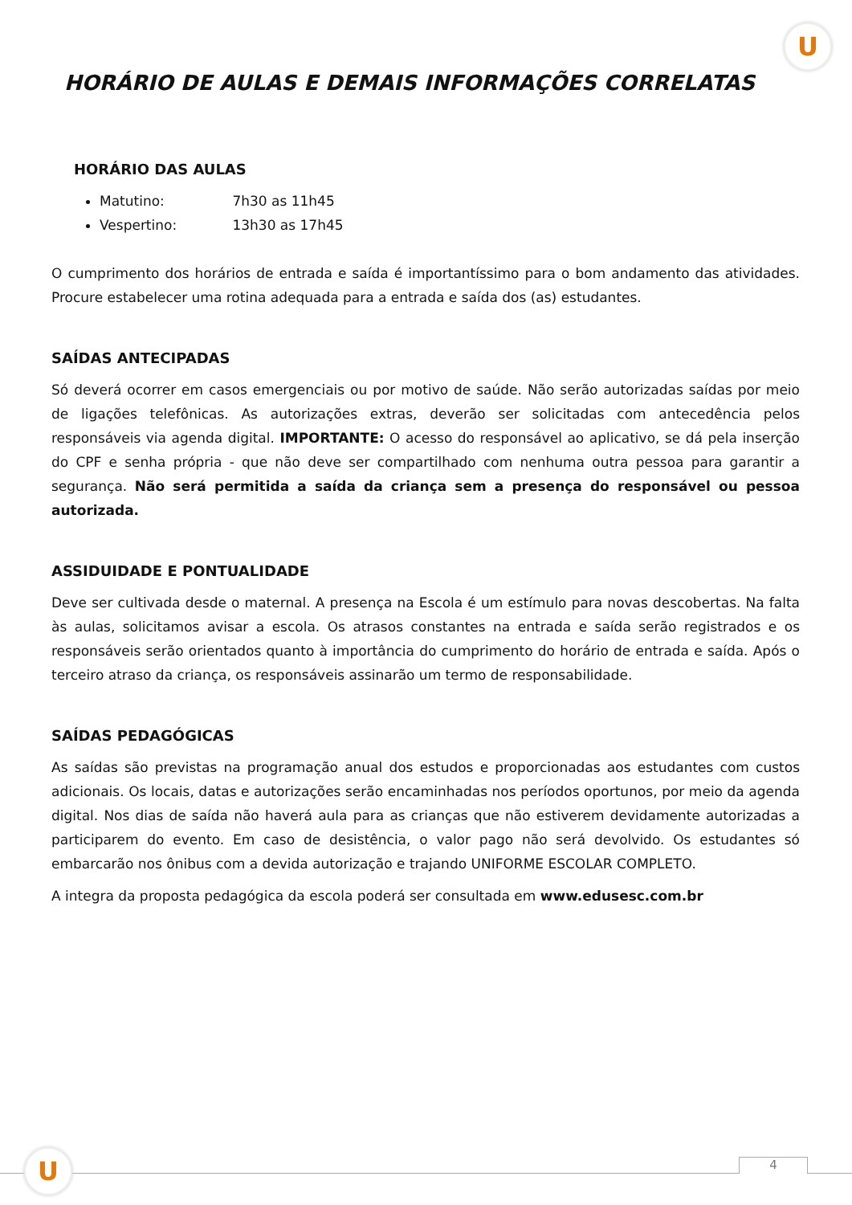U
HORÁRIO DE AULAS E DEMAIS INFORMAÇÕES CORRELATAS
HORÁRIO DAS AULAS
Matutino: 7h30 as 11h45
Vespertino: 13h30 as 17h45
O cumprimento dos horários de entrada e saída é importantíssimo para o bom andamento das atividades. Procure estabelecer uma rotina adequada para a entrada e saída dos (as) estudantes.
SAÍDAS ANTECIPADAS
Só deverá ocorrer em casos emergenciais ou por motivo de saúde. Não serão autorizadas saídas por meio de ligações telefônicas. As autorizações extras, deverão ser solicitadas com antecedência pelos responsáveis via agenda digital. IMPORTANTE: O acesso do responsável ao aplicativo, se dá pela inserção do CPF e senha própria - que não deve ser compartilhado com nenhuma outra pessoa para garantir a segurança. Não será permitida a saída da criança sem a presença do responsável ou pessoa autorizada.
ASSIDUIDADE E PONTUALIDADE
Deve ser cultivada desde o maternal. A presença na Escola é um estímulo para novas descobertas. Na falta às aulas, solicitamos avisar a escola. Os atrasos constantes na entrada e saída serão registrados e os responsáveis serão orientados quanto à importância do cumprimento do horário de entrada e saída. Após o terceiro atraso da criança, os responsáveis assinarão um termo de responsabilidade.
SAÍDAS PEDAGÓGICAS
As saídas são previstas na programação anual dos estudos e proporcionadas aos estudantes com custos adicionais. Os locais, datas e autorizações serão encaminhadas nos períodos oportunos, por meio da agenda digital. Nos dias de saída não haverá aula para as crianças que não estiverem devidamente autorizadas a participarem do evento. Em caso de desistência, o valor pago não será devolvido. Os estudantes só embarcarão nos ônibus com a devida autorização e trajando UNIFORME ESCOLAR COMPLETO.
A integra da proposta pedagógica da escola poderá ser consultada em www.edusesc.com.br
4
U